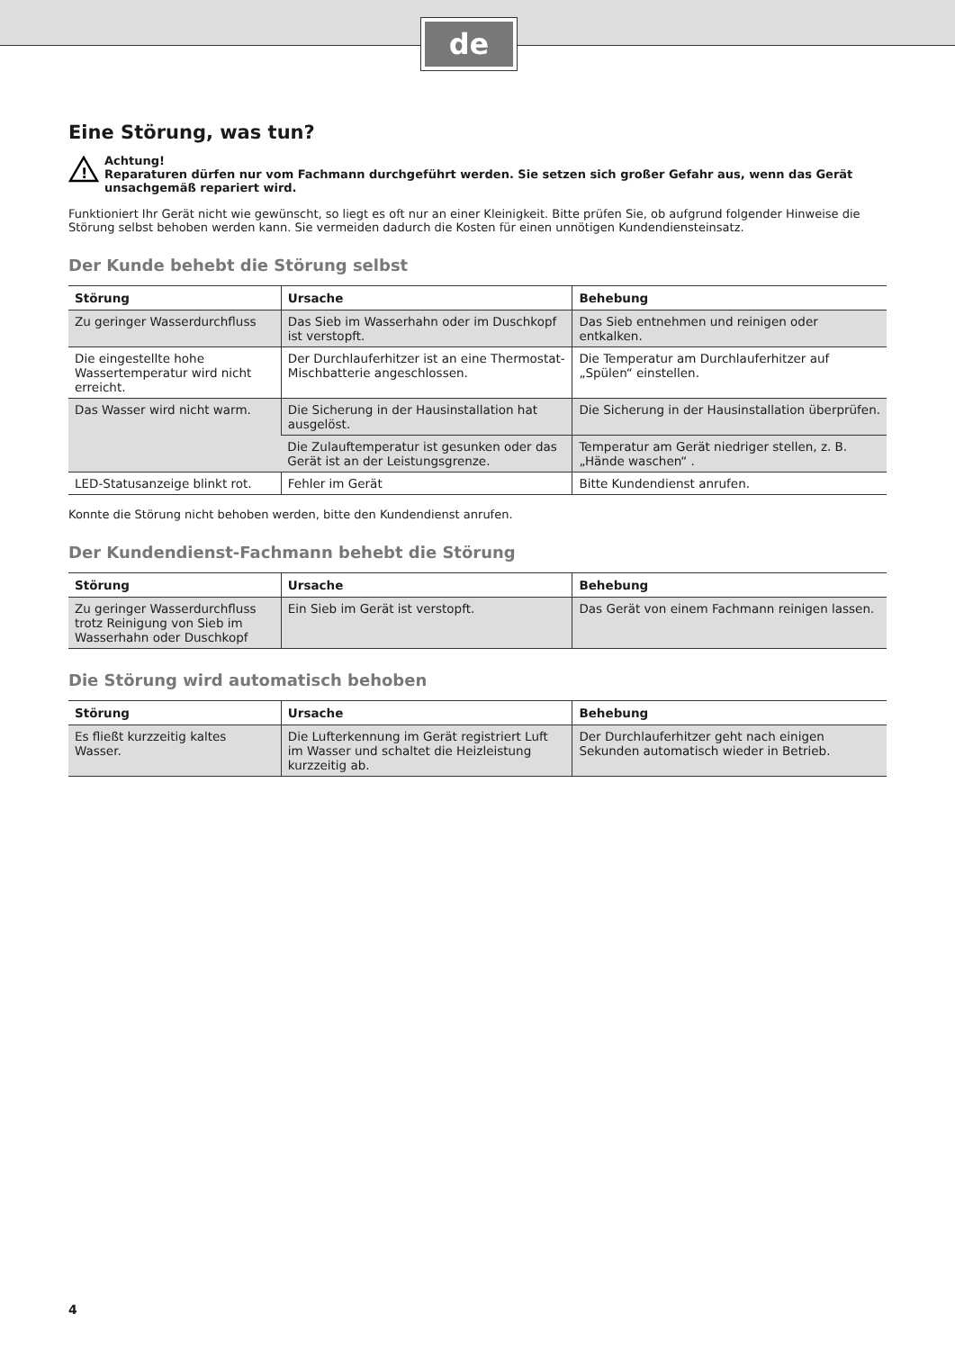de
Eine Störung, was tun?
!
Achtung!
Reparaturen dürfen nur vom Fachmann durchgeführt werden. Sie setzen sich großer Gefahr aus, wenn das Gerät unsachgemäß repariert wird.
Funktioniert Ihr Gerät nicht wie gewünscht, so liegt es oft nur an einer Kleinigkeit. Bitte prüfen Sie, ob aufgrund folgender Hinweise die Störung selbst behoben werden kann. Sie vermeiden dadurch die Kosten für einen unnötigen Kundendiensteinsatz.
Der Kunde behebt die Störung selbst
| Störung | Ursache | Behebung |
| --- | --- | --- |
| Zu geringer Wasserdurchfluss | Das Sieb im Wasserhahn oder im Duschkopf ist verstopft. | Das Sieb entnehmen und reinigen oder entkalken. |
| Die eingestellte hohe Wassertemperatur wird nicht erreicht. | Der Durchlauferhitzer ist an eine Thermostat-Mischbatterie angeschlossen. | Die Temperatur am Durchlauferhitzer auf „Spülen“ einstellen. |
| Das Wasser wird nicht warm. | Die Sicherung in der Hausinstallation hat ausgelöst. | Die Sicherung in der Hausinstallation überprüfen. |
| | Die Zulauftemperatur ist gesunken oder das Gerät ist an der Leistungsgrenze. | Temperatur am Gerät niedriger stellen, z. B. „Hände waschen“ . |
| LED-Statusanzeige blinkt rot. | Fehler im Gerät | Bitte Kundendienst anrufen. |
Konnte die Störung nicht behoben werden, bitte den Kundendienst anrufen.
Der Kundendienst-Fachmann behebt die Störung
| Störung | Ursache | Behebung |
| --- | --- | --- |
| Zu geringer Wasserdurchfluss trotz Reinigung von Sieb im Wasserhahn oder Duschkopf | Ein Sieb im Gerät ist verstopft. | Das Gerät von einem Fachmann reinigen lassen. |
Die Störung wird automatisch behoben
| Störung | Ursache | Behebung |
| --- | --- | --- |
| Es fließt kurzzeitig kaltes Wasser. | Die Lufterkennung im Gerät registriert Luft im Wasser und schaltet die Heizleistung kurzzeitig ab. | Der Durchlauferhitzer geht nach einigen Sekunden automatisch wieder in Betrieb. |
4